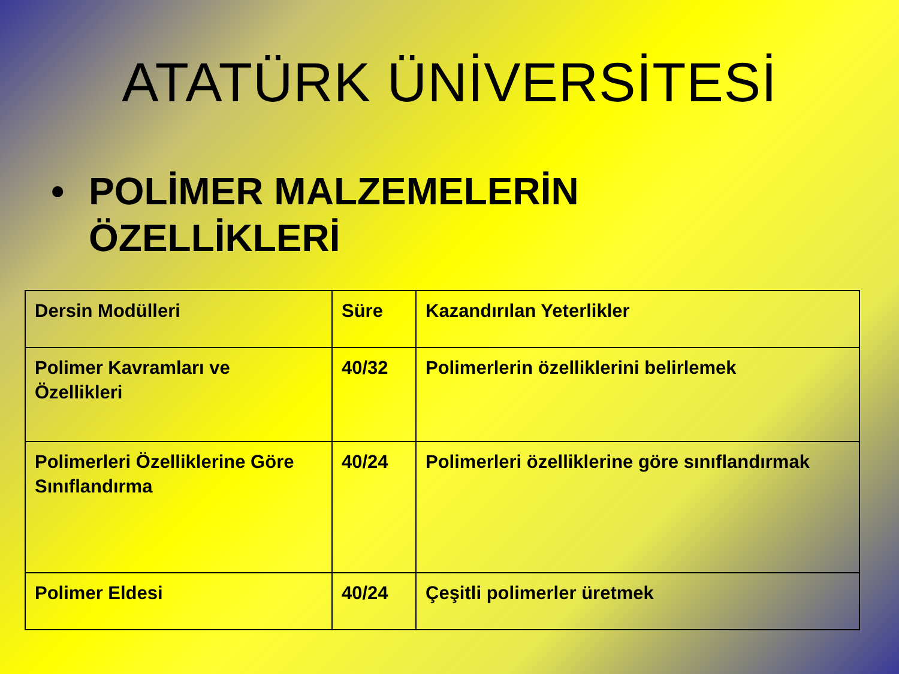ATATÜRK ÜNİVERSİTESİ
• POLİMER MALZEMELERİN
ÖZELLİKLERİ
| Dersin Modülleri | Süre | Kazandırılan Yeterlikler |
| Polimer Kavramları ve Özellikleri | 40/32 | Polimerlerin özelliklerini belirlemek |
| Polimerleri Özelliklerine Göre Sınıflandırma | 40/24 | Polimerleri özelliklerine göre sınıflandırmak |
| Polimer Eldesi | 40/24 | Çeşitli polimerler üretmek |